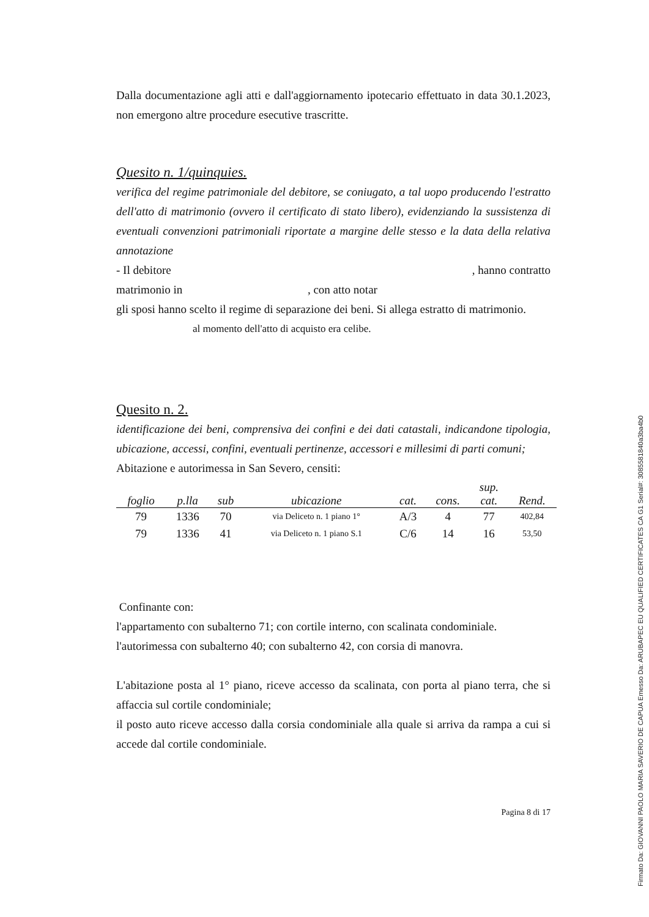Dalla documentazione agli atti e dall'aggiornamento ipotecario effettuato in data 30.1.2023, non emergono altre procedure esecutive trascritte.
Quesito n. 1/quinquies.
verifica del regime patrimoniale del debitore, se coniugato, a tal uopo producendo l'estratto dell'atto di matrimonio (ovvero il certificato di stato libero), evidenziando la sussistenza di eventuali convenzioni patrimoniali riportate a margine delle stesso e la data della relativa annotazione
- Il debitore , hanno contratto
matrimonio in , con atto notar
gli sposi hanno scelto il regime di separazione dei beni. Si allega estratto di matrimonio.
al momento dell'atto di acquisto era celibe.
Quesito n. 2.
identificazione dei beni, comprensiva dei confini e dei dati catastali, indicandone tipologia, ubicazione, accessi, confini, eventuali pertinenze, accessori e millesimi di parti comuni;
Abitazione e autorimessa in San Severo, censiti:
| foglio | p.lla | sub | ubicazione | cat. | cons. | sup. cat. | Rend. |
| --- | --- | --- | --- | --- | --- | --- | --- |
| 79 | 1336 | 70 | via Deliceto n. 1 piano 1° | A/3 | 4 | 77 | 402,84 |
| 79 | 1336 | 41 | via Deliceto n. 1 piano S.1 | C/6 | 14 | 16 | 53,50 |
Confinante con:
l'appartamento con subalterno 71; con cortile interno, con scalinata condominiale.
l'autorimessa con subalterno 40; con subalterno 42, con corsia di manovra.
L'abitazione posta al 1° piano, riceve accesso da scalinata, con porta al piano terra, che si affaccia sul cortile condominiale;
il posto auto riceve accesso dalla corsia condominiale alla quale si arriva da rampa a cui si accede dal cortile condominiale.
Pagina 8 di 17
Firmato Da: GIOVANNI PAOLO MARIA SAVERIO DE CAPUA Emesso Da: ARUBAPEC EU QUALIFIED CERTIFICATES CA G1 Serial#: 3085581840a3ba4b0